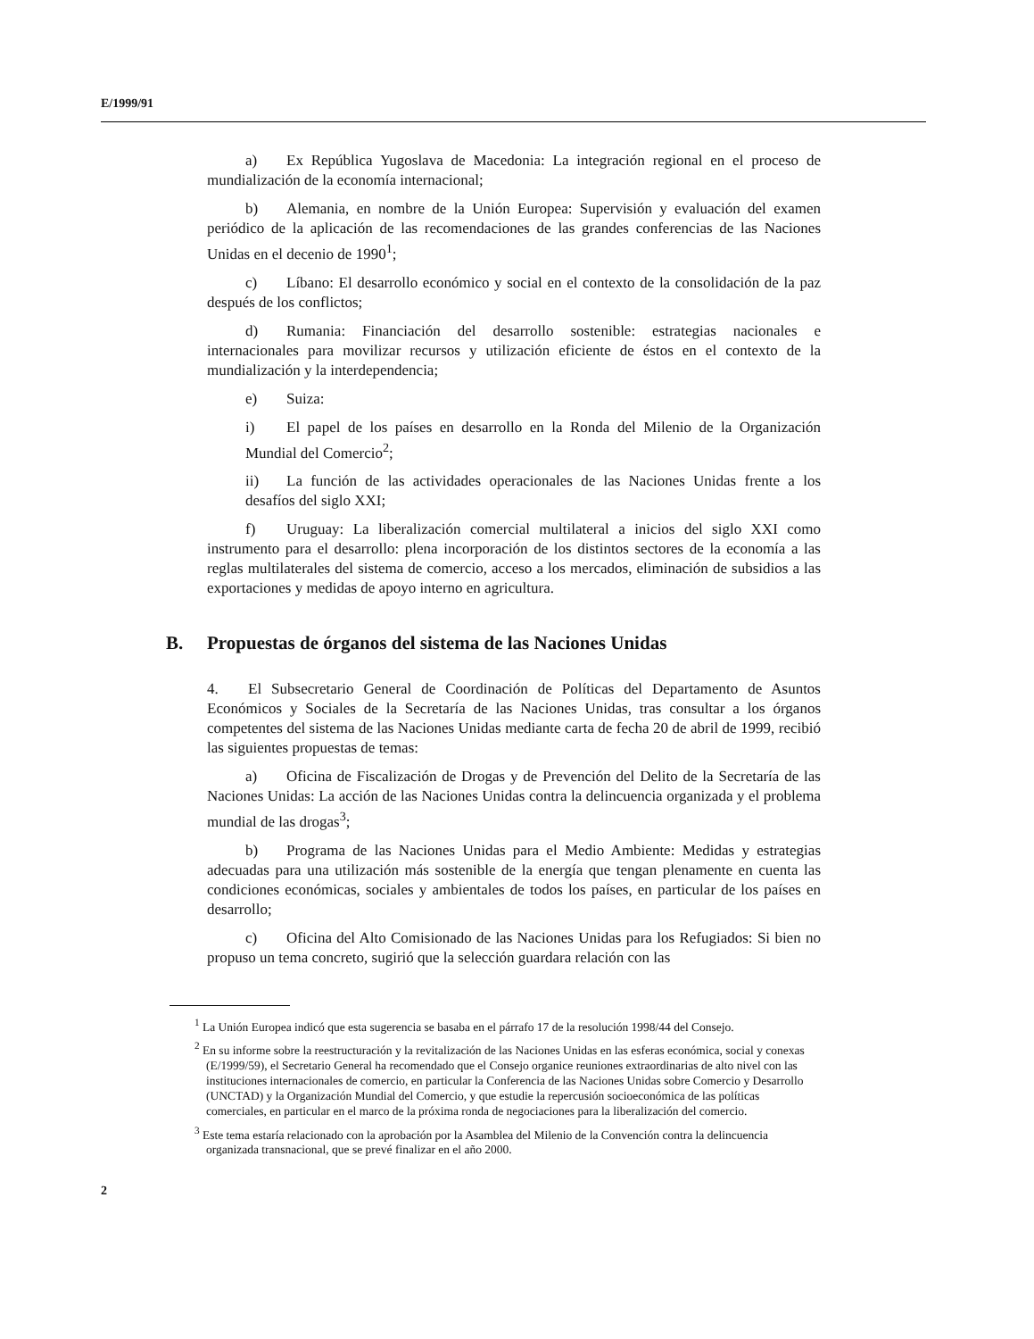E/1999/91
a) Ex República Yugoslava de Macedonia: La integración regional en el proceso de mundialización de la economía internacional;
b) Alemania, en nombre de la Unión Europea: Supervisión y evaluación del examen periódico de la aplicación de las recomendaciones de las grandes conferencias de las Naciones Unidas en el decenio de 1990<sup>1</sup>;
c) Líbano: El desarrollo económico y social en el contexto de la consolidación de la paz después de los conflictos;
d) Rumania: Financiación del desarrollo sostenible: estrategias nacionales e internacionales para movilizar recursos y utilización eficiente de éstos en el contexto de la mundialización y la interdependencia;
e) Suiza:
i) El papel de los países en desarrollo en la Ronda del Milenio de la Organización Mundial del Comercio<sup>2</sup>;
ii) La función de las actividades operacionales de las Naciones Unidas frente a los desafíos del siglo XXI;
f) Uruguay: La liberalización comercial multilateral a inicios del siglo XXI como instrumento para el desarrollo: plena incorporación de los distintos sectores de la economía a las reglas multilaterales del sistema de comercio, acceso a los mercados, eliminación de subsidios a las exportaciones y medidas de apoyo interno en agricultura.
B. Propuestas de órganos del sistema de las Naciones Unidas
4. El Subsecretario General de Coordinación de Políticas del Departamento de Asuntos Económicos y Sociales de la Secretaría de las Naciones Unidas, tras consultar a los órganos competentes del sistema de las Naciones Unidas mediante carta de fecha 20 de abril de 1999, recibió las siguientes propuestas de temas:
a) Oficina de Fiscalización de Drogas y de Prevención del Delito de la Secretaría de las Naciones Unidas: La acción de las Naciones Unidas contra la delincuencia organizada y el problema mundial de las drogas<sup>3</sup>;
b) Programa de las Naciones Unidas para el Medio Ambiente: Medidas y estrategias adecuadas para una utilización más sostenible de la energía que tengan plenamente en cuenta las condiciones económicas, sociales y ambientales de todos los países, en particular de los países en desarrollo;
c) Oficina del Alto Comisionado de las Naciones Unidas para los Refugiados: Si bien no propuso un tema concreto, sugirió que la selección guardara relación con las
<sup>1</sup> La Unión Europea indicó que esta sugerencia se basaba en el párrafo 17 de la resolución 1998/44 del Consejo.
<sup>2</sup> En su informe sobre la reestructuración y la revitalización de las Naciones Unidas en las esferas económica, social y conexas (E/1999/59), el Secretario General ha recomendado que el Consejo organice reuniones extraordinarias de alto nivel con las instituciones internacionales de comercio, en particular la Conferencia de las Naciones Unidas sobre Comercio y Desarrollo (UNCTAD) y la Organización Mundial del Comercio, y que estudie la repercusión socioeconómica de las políticas comerciales, en particular en el marco de la próxima ronda de negociaciones para la liberalización del comercio.
<sup>3</sup> Este tema estaría relacionado con la aprobación por la Asamblea del Milenio de la Convención contra la delincuencia organizada transnacional, que se prevé finalizar en el año 2000.
2